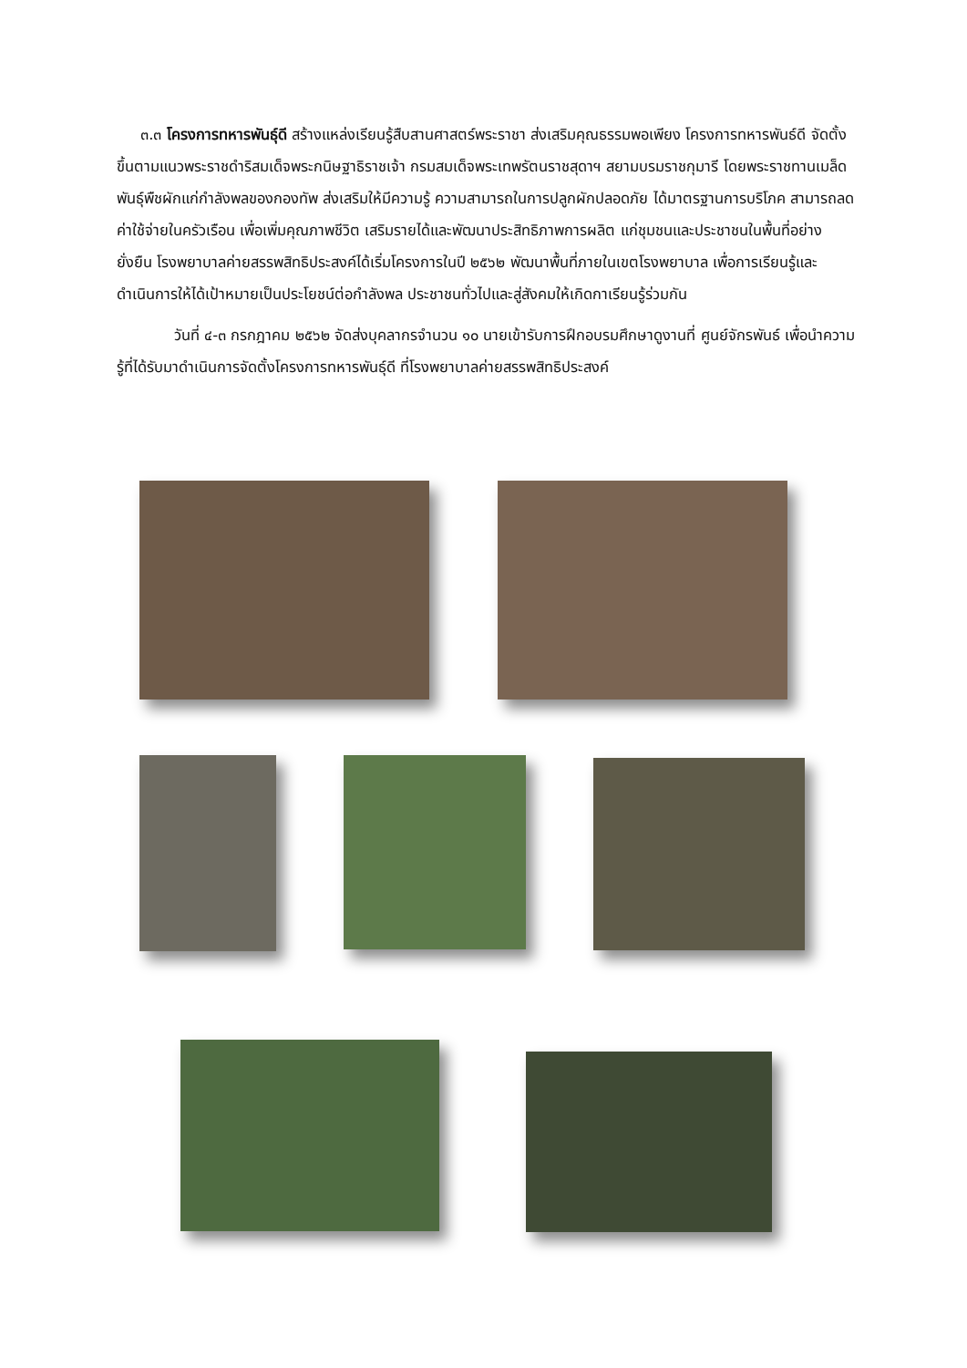๓.๓ โครงการทหารพันธุ์ดี สร้างแหล่งเรียนรู้สืบสานศาสตร์พระราชา ส่งเสริมคุณธรรมพอเพียง โครงการทหารพันธ์ดี จัดตั้งขึ้นตามแนวพระราชดำริสมเด็จพระกนิษฐาธิราชเจ้า กรมสมเด็จพระเทพรัตนราชสุดาฯ สยามบรมราชกุมารี โดยพระราชทานเมล็ดพันธุ์พืชผักแก่กำลังพลของกองทัพ ส่งเสริมให้มีความรู้ ความสามารถในการปลูกผักปลอดภัย ได้มาตรฐานการบริโภค สามารถลดค่าใช้จ่ายในครัวเรือน เพื่อเพิ่มคุณภาพชีวิต เสริมรายได้และพัฒนาประสิทธิภาพการผลิต แก่ชุมชนและประชาชนในพื้นที่อย่างยั่งยืน โรงพยาบาลค่ายสรรพสิทธิประสงค์ได้เริ่มโครงการในปี ๒๕๖๒ พัฒนาพื้นที่ภายในเขตโรงพยาบาล เพื่อการเรียนรู้และดำเนินการให้ได้เป้าหมายเป็นประโยชน์ต่อกำลังพล ประชาชนทั่วไปและสู่สังคมให้เกิดกาเรียนรู้ร่วมกัน
วันที่ ๔-๓ กรกฎาคม ๒๕๖๒ จัดส่งบุคลากรจำนวน ๑๐ นายเข้ารับการฝึกอบรมศึกษาดูงานที่ ศูนย์จักรพันธ์ เพื่อนำความรู้ที่ได้รับมาดำเนินการจัดตั้งโครงการทหารพันธุ์ดี ที่โรงพยาบาลค่ายสรรพสิทธิประสงค์